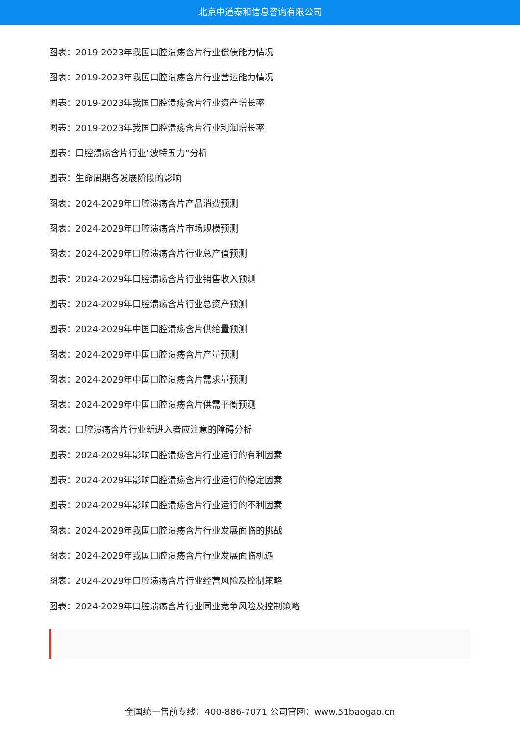北京中道泰和信息咨询有限公司
图表：2019-2023年我国口腔溃疡含片行业偿债能力情况
图表：2019-2023年我国口腔溃疡含片行业营运能力情况
图表：2019-2023年我国口腔溃疡含片行业资产增长率
图表：2019-2023年我国口腔溃疡含片行业利润增长率
图表：口腔溃疡含片行业"波特五力"分析
图表：生命周期各发展阶段的影响
图表：2024-2029年口腔溃疡含片产品消费预测
图表：2024-2029年口腔溃疡含片市场规模预测
图表：2024-2029年口腔溃疡含片行业总产值预测
图表：2024-2029年口腔溃疡含片行业销售收入预测
图表：2024-2029年口腔溃疡含片行业总资产预测
图表：2024-2029年中国口腔溃疡含片供给量预测
图表：2024-2029年中国口腔溃疡含片产量预测
图表：2024-2029年中国口腔溃疡含片需求量预测
图表：2024-2029年中国口腔溃疡含片供需平衡预测
图表：口腔溃疡含片行业新进入者应注意的障碍分析
图表：2024-2029年影响口腔溃疡含片行业运行的有利因素
图表：2024-2029年影响口腔溃疡含片行业运行的稳定因素
图表：2024-2029年影响口腔溃疡含片行业运行的不利因素
图表：2024-2029年我国口腔溃疡含片行业发展面临的挑战
图表：2024-2029年我国口腔溃疡含片行业发展面临机遇
图表：2024-2029年口腔溃疡含片行业经营风险及控制策略
图表：2024-2029年口腔溃疡含片行业同业竞争风险及控制策略
全国统一售前专线：400-886-7071 公司官网：www.51baogao.cn